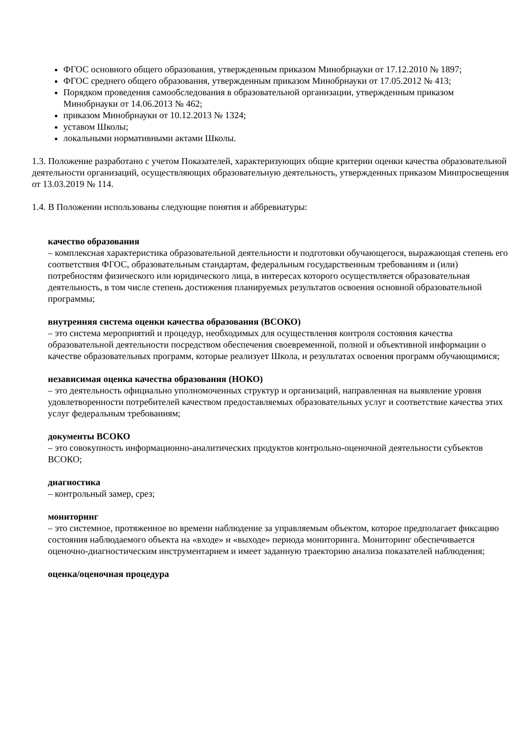ФГОС основного общего образования, утвержденным приказом Минобрнауки от 17.12.2010 № 1897;
ФГОС среднего общего образования, утвержденным приказом Минобрнауки от 17.05.2012 № 413;
Порядком проведения самообследования в образовательной организации, утвержденным приказом Минобрнауки от 14.06.2013 № 462;
приказом Минобрнауки от 10.12.2013 № 1324;
уставом Школы;
локальными нормативными актами Школы.
1.3. Положение разработано с учетом Показателей, характеризующих общие критерии оценки качества образовательной деятельности организаций, осуществляющих образовательную деятельность, утвержденных приказом Минпросвещения от 13.03.2019 № 114.
1.4. В Положении использованы следующие понятия и аббревиатуры:
качество образования
– комплексная характеристика образовательной деятельности и подготовки обучающегося, выражающая степень его соответствия ФГОС, образовательным стандартам, федеральным государственным требованиям и (или) потребностям физического или юридического лица, в интересах которого осуществляется образовательная деятельность, в том числе степень достижения планируемых результатов освоения основной образовательной программы;
внутренняя система оценки качества образования (ВСОКО)
– это система мероприятий и процедур, необходимых для осуществления контроля состояния качества образовательной деятельности посредством обеспечения своевременной, полной и объективной информации о качестве образовательных программ, которые реализует Школа, и результатах освоения программ обучающимися;
независимая оценка качества образования (НОКО)
– это деятельность официально уполномоченных структур и организаций, направленная на выявление уровня удовлетворенности потребителей качеством предоставляемых образовательных услуг и соответствие качества этих услуг федеральным требованиям;
документы ВСОКО
– это совокупность информационно-аналитических продуктов контрольно-оценочной деятельности субъектов ВСОКО;
диагностика
– контрольный замер, срез;
мониторинг
– это системное, протяженное во времени наблюдение за управляемым объектом, которое предполагает фиксацию состояния наблюдаемого объекта на «входе» и «выходе» периода мониторинга. Мониторинг обеспечивается оценочно-диагностическим инструментарием и имеет заданную траекторию анализа показателей наблюдения;
оценка/оценочная процедура